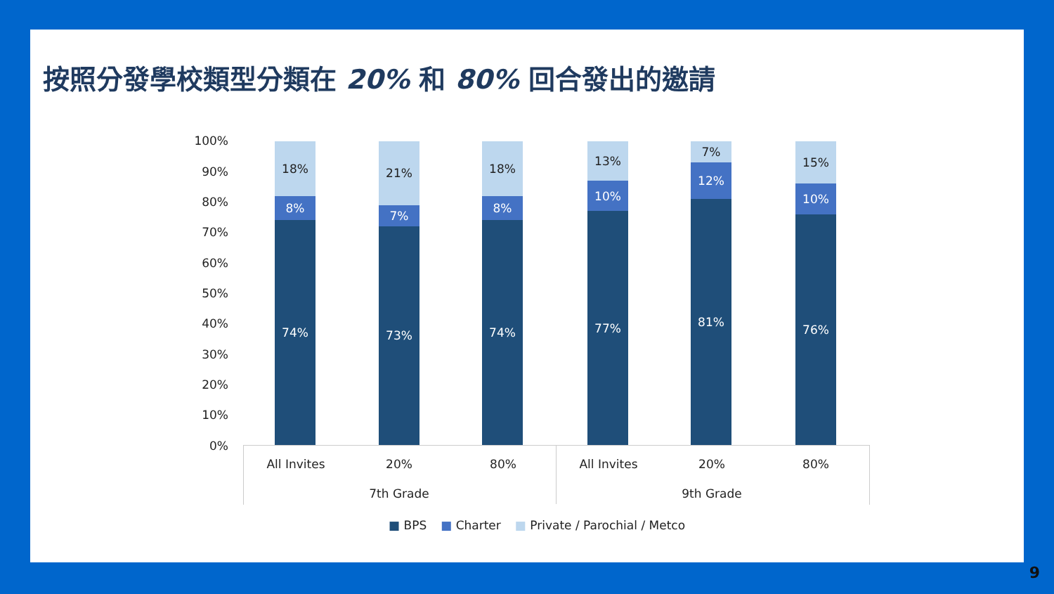按照分發學校類型分類在 20% 和 80% 回合發出的邀請
100%
90%
80%
70%
60%
50%
40%
30%
20%
10%
0%
18%
8%
74%
21%
7%
73%
18%
8%
74%
13%
10%
77%
7%
12%
81%
15%
10%
76%
All Invites 20% 80% All Invites 20% 80%
7th Grade 9th Grade
■ BPS ■ Charter ■ Private / Parochial / Metco
9